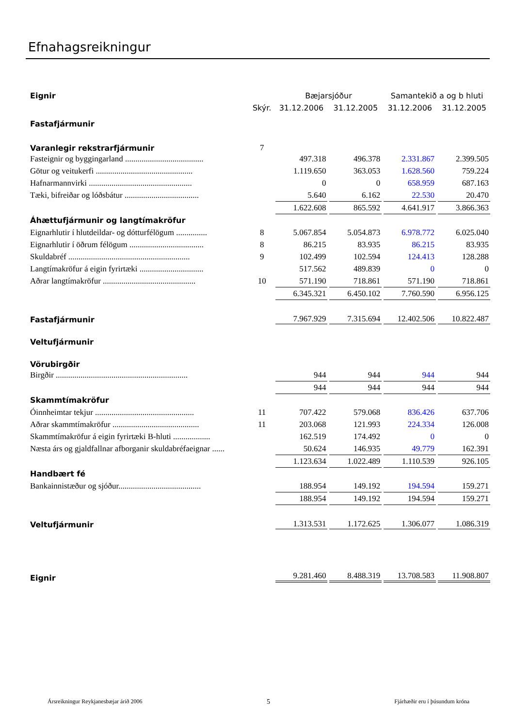Efnahagsreikningur
| Eignir | | Bæjarsjóður | | Samantekið a og b hluti | |
| | Skýr. | 31.12.2006 | 31.12.2005 | 31.12.2006 | 31.12.2005 |
| Fastafjármunir | | | | | |
| Varanlegir rekstrarfjármunir | 7 | | | | |
| Fasteignir og byggingarland ...................................... | | 497.318 | 496.378 | 2.331.867 | 2.399.505 |
| Götur og veitukerfi ............................................... | | 1.119.650 | 363.053 | 1.628.560 | 759.224 |
| Hafnarmannvirki .................................................. | | 0 | 0 | 658.959 | 687.163 |
| Tæki, bifreiðar og lóðsbátur .................................... | | 5.640 | 6.162 | 22.530 | 20.470 |
| | | 1.622.608 | 865.592 | 4.641.917 | 3.866.363 |
| Áhættufjármunir og langtímakröfur | | | | | |
| Eignarhlutir í hlutdeildar- og dótturfélögum ............... | 8 | 5.067.854 | 5.054.873 | 6.978.772 | 6.025.040 |
| Eignarhlutir í öðrum félögum .................................... | 8 | 86.215 | 83.935 | 86.215 | 83.935 |
| Skuldabréf ........................................................... | 9 | 102.499 | 102.594 | 124.413 | 128.288 |
| Langtímakröfur á eigin fyrirtæki ............................... | | 517.562 | 489.839 | 0 | 0 |
| Aðrar langtímakröfur ............................................. | 10 | 571.190 | 718.861 | 571.190 | 718.861 |
| | | 6.345.321 | 6.450.102 | 7.760.590 | 6.956.125 |
| Fastafjármunir | | 7.967.929 | 7.315.694 | 12.402.506 | 10.822.487 |
| Veltufjármunir | | | | | |
| Vörubirgðir | | | | | |
| Birgðir ................................................................ | | 944 | 944 | 944 | 944 |
| | | 944 | 944 | 944 | 944 |
| Skammtímakröfur | | | | | |
| Óinnheimtar tekjur ................................................ | 11 | 707.422 | 579.068 | 836.426 | 637.706 |
| Aðrar skammtímakröfur .......................................... | 11 | 203.068 | 121.993 | 224.334 | 126.008 |
| Skammtímakröfur á eigin fyrirtæki B-hluti .................. | | 162.519 | 174.492 | 0 | 0 |
| Næsta árs og gjaldfallnar afborganir skuldabréfaeignar ...... | | 50.624 | 146.935 | 49.779 | 162.391 |
| | | 1.123.634 | 1.022.489 | 1.110.539 | 926.105 |
| Handbært fé | | | | | |
| Bankainnistæður og sjóður........................................ | | 188.954 | 149.192 | 194.594 | 159.271 |
| | | 188.954 | 149.192 | 194.594 | 159.271 |
| Veltufjármunir | | 1.313.531 | 1.172.625 | 1.306.077 | 1.086.319 |
| Eignir | | 9.281.460 | 8.488.319 | 13.708.583 | 11.908.807 |
Ársreikningur Reykjanesbæjar árið 2006 5 Fjárhæðir eru í þúsundum króna